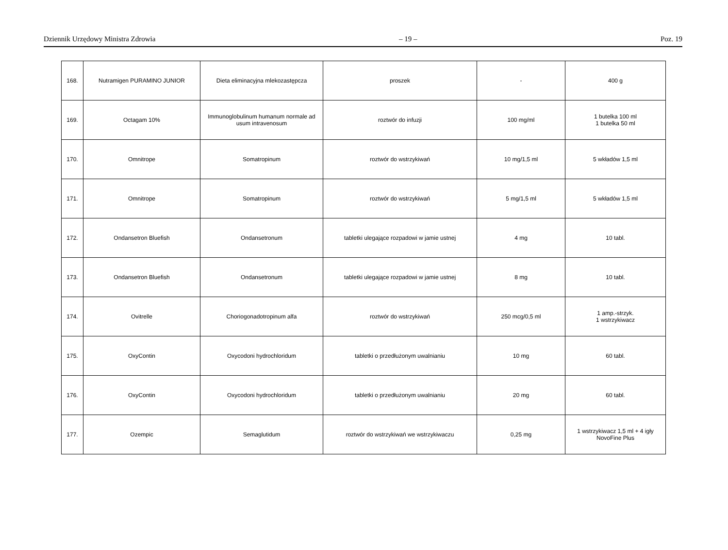Dziennik Urzędowy Ministra Zdrowia – 19 – Poz. 19
| 168. | Nutramigen PURAMINO JUNIOR | Dieta eliminacyjna mlekozastępcza | proszek | - | 400 g |
| 169. | Octagam 10% | Immunoglobulinum humanum normale ad usum intravenosum | roztwór do infuzji | 100 mg/ml | 1 butelka 100 ml 1 butelka 50 ml |
| 170. | Omnitrope | Somatropinum | roztwór do wstrzykiwań | 10 mg/1,5 ml | 5 wkładów 1,5 ml |
| 171. | Omnitrope | Somatropinum | roztwór do wstrzykiwań | 5 mg/1,5 ml | 5 wkładów 1,5 ml |
| 172. | Ondansetron Bluefish | Ondansetronum | tabletki ulegające rozpadowi w jamie ustnej | 4 mg | 10 tabl. |
| 173. | Ondansetron Bluefish | Ondansetronum | tabletki ulegające rozpadowi w jamie ustnej | 8 mg | 10 tabl. |
| 174. | Ovitrelle | Choriogonadotropinum alfa | roztwór do wstrzykiwań | 250 mcg/0,5 ml | 1 amp.-strzyk. 1 wstrzykiwacz |
| 175. | OxyContin | Oxycodoni hydrochloridum | tabletki o przedłużonym uwalnianiu | 10 mg | 60 tabl. |
| 176. | OxyContin | Oxycodoni hydrochloridum | tabletki o przedłużonym uwalnianiu | 20 mg | 60 tabl. |
| 177. | Ozempic | Semaglutidum | roztwór do wstrzykiwań we wstrzykiwaczu | 0,25 mg | 1 wstrzykiwacz 1,5 ml + 4 igły NovoFine Plus |